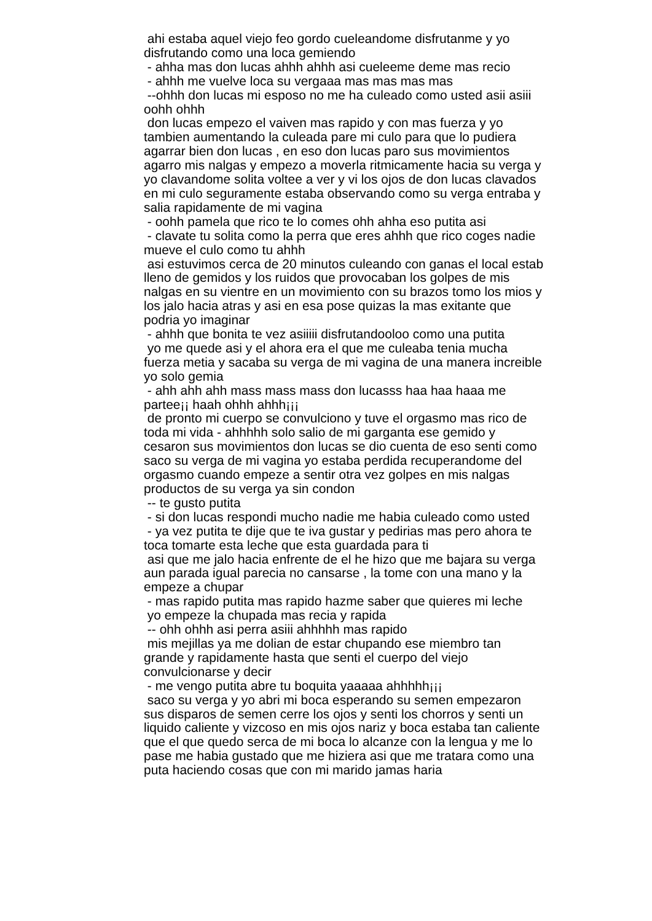ahi estaba aquel viejo feo gordo cueleandome disfrutanme y yo
disfrutando como una loca gemiendo
- ahha mas don lucas ahhh ahhh asi cueleeme deme mas recio
- ahhh me vuelve loca su vergaaa mas mas mas mas
--ohhh don lucas mi esposo no me ha culeado como usted asii asiii
oohh ohhh
don lucas empezo el vaiven mas rapido y con mas fuerza y yo
tambien aumentando la culeada pare mi culo para que lo pudiera
agarrar bien don lucas , en eso don lucas paro sus movimientos
agarro mis nalgas y empezo a moverla ritmicamente hacia su verga y
yo clavandome solita voltee a ver y vi los ojos de don lucas clavados
en mi culo seguramente estaba observando como su verga entraba y
salia rapidamente de mi vagina
- oohh pamela que rico te lo comes ohh ahha eso putita asi
- clavate tu solita como la perra que eres ahhh que rico coges nadie
mueve el culo como tu ahhh
asi estuvimos cerca de 20 minutos culeando con ganas el local estab
lleno de gemidos y los ruidos que provocaban los golpes de mis
nalgas en su vientre en un movimiento con su brazos tomo los mios y
los jalo hacia atras y asi en esa pose quizas la mas exitante que
podria yo imaginar
- ahhh que bonita te vez asiiiii disfrutandooloo como una putita
yo me quede asi y el ahora era el que me culeaba tenia mucha
fuerza metia y sacaba su verga de mi vagina de una manera increible
yo solo gemia
- ahh ahh ahh mass mass mass don lucasss haa haa haaa me
partee¡¡ haah ohhh ahhh¡¡¡
de pronto mi cuerpo se convulciono y tuve el orgasmo mas rico de
toda mi vida - ahhhhh solo salio de mi garganta ese gemido y
cesaron sus movimientos don lucas se dio cuenta de eso senti como
saco su verga de mi vagina yo estaba perdida recuperandome del
orgasmo cuando empeze a sentir otra vez golpes en mis nalgas
productos de su verga ya sin condon
-- te gusto putita
- si don lucas respondi mucho nadie me habia culeado como usted
- ya vez putita te dije que te iva gustar y pedirias mas pero ahora te
toca tomarte esta leche que esta guardada para ti
asi que me jalo hacia enfrente de el he hizo que me bajara su verga
aun parada igual parecia no cansarse , la tome con una mano y la
empeze a chupar
- mas rapido putita mas rapido hazme saber que quieres mi leche
yo empeze la chupada mas recia y rapida
-- ohh ohhh asi perra asiii ahhhhh mas rapido
mis mejillas ya me dolian de estar chupando ese miembro tan
grande y rapidamente hasta que senti el cuerpo del viejo
convulcionarse y decir
- me vengo putita abre tu boquita yaaaaa ahhhhh¡¡¡
saco su verga y yo abri mi boca esperando su semen empezaron
sus disparos de semen cerre los ojos y senti los chorros y senti un
liquido caliente y vizcoso en mis ojos nariz y boca estaba tan caliente
que el que quedo serca de mi boca lo alcanze con la lengua y me lo
pase me habia gustado que me hiziera asi que me tratara como una
puta haciendo cosas que con mi marido jamas haria